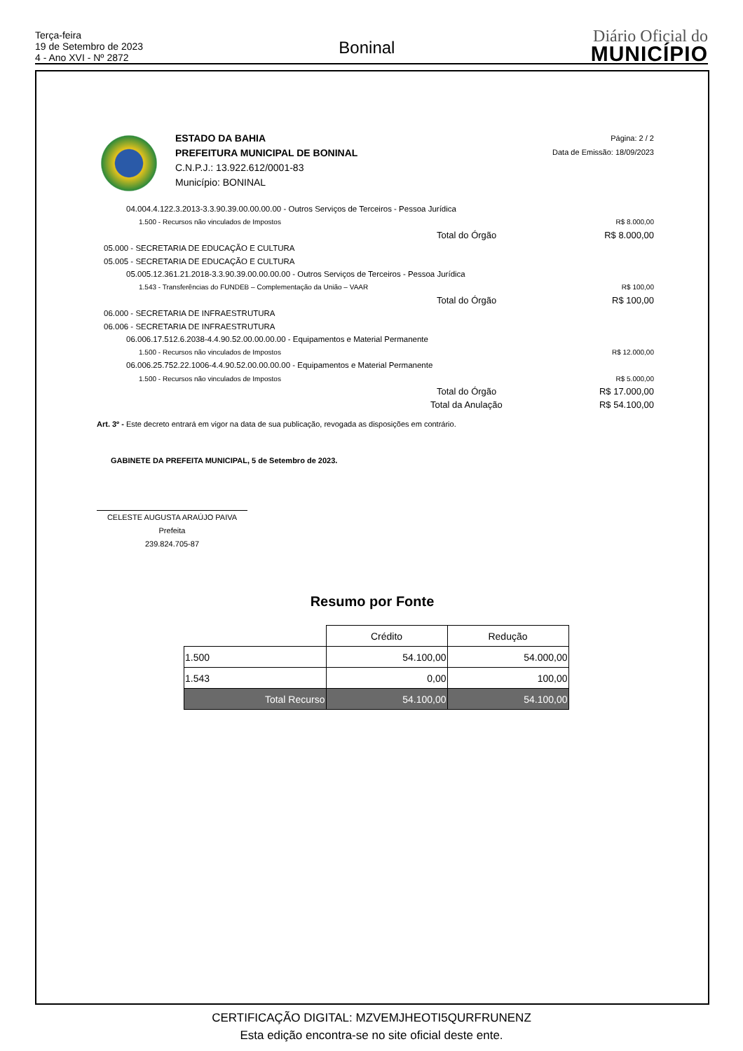Terça-feira
19 de Setembro de 2023
4 - Ano XVI - Nº 2872
Boninal
Diário Oficial do
MUNICÍPIO
ESTADO DA BAHIA
PREFEITURA MUNICIPAL DE BONINAL
C.N.P.J.: 13.922.612/0001-83
Município: BONINAL
Página: 2 / 2
Data de Emissão: 18/09/2023
04.004.4.122.3.2013-3.3.90.39.00.00.00.00 - Outros Serviços de Terceiros - Pessoa Jurídica
1.500 - Recursos não vinculados de Impostos R$ 8.000,00
Total do Órgão R$ 8.000,00
05.000 - SECRETARIA DE EDUCAÇÃO E CULTURA
05.005 - SECRETARIA DE EDUCAÇÃO E CULTURA
05.005.12.361.21.2018-3.3.90.39.00.00.00.00 - Outros Serviços de Terceiros - Pessoa Jurídica
1.543 - Transferências do FUNDEB – Complementação da União – VAAR R$ 100,00
Total do Órgão R$ 100,00
06.000 - SECRETARIA DE INFRAESTRUTURA
06.006 - SECRETARIA DE INFRAESTRUTURA
06.006.17.512.6.2038-4.4.90.52.00.00.00.00 - Equipamentos e Material Permanente
1.500 - Recursos não vinculados de Impostos R$ 12.000,00
06.006.25.752.22.1006-4.4.90.52.00.00.00.00 - Equipamentos e Material Permanente
1.500 - Recursos não vinculados de Impostos R$ 5.000,00
Total do Órgão R$ 17.000,00
Total da Anulação R$ 54.100,00
Art. 3º - Este decreto entrará em vigor na data de sua publicação, revogada as disposições em contrário.
GABINETE DA PREFEITA MUNICIPAL, 5 de Setembro de 2023.
CELESTE AUGUSTA ARAÚJO PAIVA
Prefeita
239.824.705-87
Resumo por Fonte
| | Crédito | Redução |
| --- | --- | --- |
| 1.500 | 54.100,00 | 54.000,00 |
| 1.543 | 0,00 | 100,00 |
| Total Recurso | 54.100,00 | 54.100,00 |
CERTIFICAÇÃO DIGITAL: MZVEMJHEOTI5QURFRUNENZ
Esta edição encontra-se no site oficial deste ente.